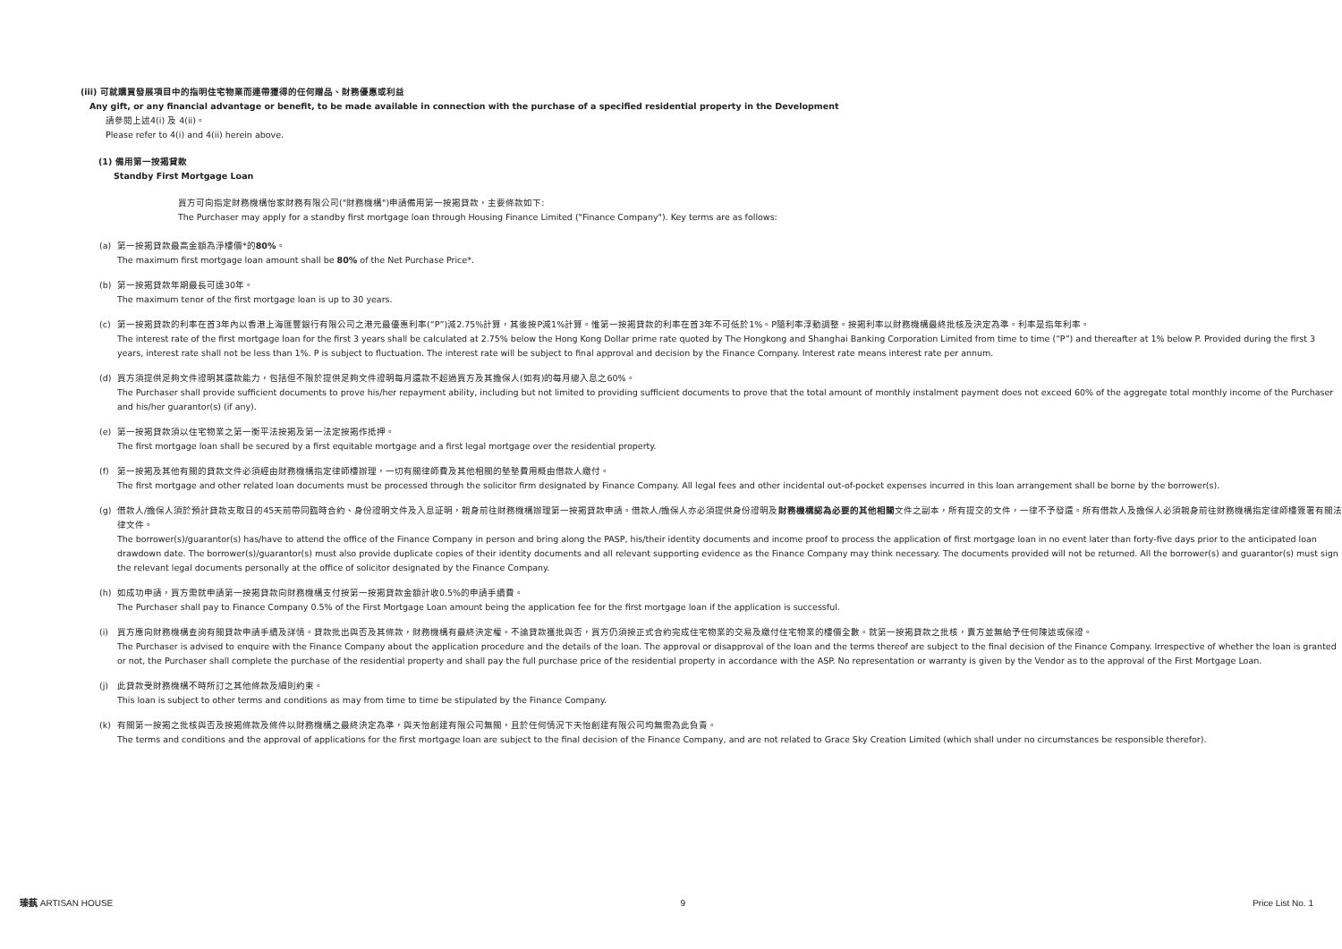(iii) 可就購買發展項目中的指明住宅物業而連帶獲得的任何贈品、財務優惠或利益
Any gift, or any financial advantage or benefit, to be made available in connection with the purchase of a specified residential property in the Development
請參閱上述4(i) 及 4(ii)。
Please refer to 4(i) and 4(ii) herein above.
(1) 備用第一按揭貸款
Standby First Mortgage Loan
買方可向指定財務機構怡家財務有限公司("財務機構")申請備用第一按揭貸款，主要條款如下:
The Purchaser may apply for a standby first mortgage loan through Housing Finance Limited ("Finance Company"). Key terms are as follows:
(a) 第一按揭貸款最高金額為淨樓價*的80%。
The maximum first mortgage loan amount shall be 80% of the Net Purchase Price*.
(b) 第一按揭貸款年期最長可達30年。
The maximum tenor of the first mortgage loan is up to 30 years.
(c) 第一按揭貸款的利率在首3年內以香港上海匯豐銀行有限公司之港元最優惠利率(“P”)減2.75%計算，其後按P減1%計算。惟第一按揭貸款的利率在首3年不可低於1%。P隨利率浮動調整。按揭利率以財務機構最終批核及決定為準。利率是指年利率。
The interest rate of the first mortgage loan for the first 3 years shall be calculated at 2.75% below the Hong Kong Dollar prime rate quoted by The Hongkong and Shanghai Banking Corporation Limited from time to time (“P”) and thereafter at 1% below P. Provided during the first 3 years, interest rate shall not be less than 1%. P is subject to fluctuation. The interest rate will be subject to final approval and decision by the Finance Company. Interest rate means interest rate per annum.
(d) 買方須提供足夠文件證明其還款能力，包括但不限於提供足夠文件證明每月還款不超過買方及其擔保人(如有)的每月總入息之60%。
The Purchaser shall provide sufficient documents to prove his/her repayment ability, including but not limited to providing sufficient documents to prove that the total amount of monthly instalment payment does not exceed 60% of the aggregate total monthly income of the Purchaser and his/her guarantor(s) (if any).
(e) 第一按揭貸款須以住宅物業之第一衡平法按揭及第一法定按揭作抵押。
The first mortgage loan shall be secured by a first equitable mortgage and a first legal mortgage over the residential property.
(f) 第一按揭及其他有關的貸款文件必須經由財務機構指定律師樓辦理，一切有關律師費及其他相關的墊墊費用概由借款人繳付。
The first mortgage and other related loan documents must be processed through the solicitor firm designated by Finance Company. All legal fees and other incidental out-of-pocket expenses incurred in this loan arrangement shall be borne by the borrower(s).
(g) 借款人/擔保人須於預計貸款支取日的45天前帶同臨時合約、身份證明文件及入息証明，親身前往財務機構辦理第一按揭貸款申請。借款人/擔保人亦必須提供身份證明及財務機構認為必要的其他相關文件之副本，所有提交的文件，一律不予發還。所有借款人及擔保人必須親身前往財務機構指定律師樓簽署有關法律文件。
The borrower(s)/guarantor(s) has/have to attend the office of the Finance Company in person and bring along the PASP, his/their identity documents and income proof to process the application of first mortgage loan in no event later than forty-five days prior to the anticipated loan drawdown date. The borrower(s)/guarantor(s) must also provide duplicate copies of their identity documents and all relevant supporting evidence as the Finance Company may think necessary. The documents provided will not be returned. All the borrower(s) and guarantor(s) must sign the relevant legal documents personally at the office of solicitor designated by the Finance Company.
(h) 如成功申請，買方需就申請第一按揭貸款向財務機構支付按第一按揭貸款金額計收0.5%的申請手續費。
The Purchaser shall pay to Finance Company 0.5% of the First Mortgage Loan amount being the application fee for the first mortgage loan if the application is successful.
(i) 買方應向財務機構查詢有關貸款申請手續及詳情。貸款批出與否及其條款，財務機構有最終決定權。不論貸款獲批與否，買方仍須按正式合約完成住宅物業的交易及繳付住宅物業的樓價全數。就第一按揭貸款之批核，賣方並無給予任何陳述或保證。
The Purchaser is advised to enquire with the Finance Company about the application procedure and the details of the loan. The approval or disapproval of the loan and the terms thereof are subject to the final decision of the Finance Company. Irrespective of whether the loan is granted or not, the Purchaser shall complete the purchase of the residential property and shall pay the full purchase price of the residential property in accordance with the ASP. No representation or warranty is given by the Vendor as to the approval of the First Mortgage Loan.
(j) 此貸款受財務機構不時所訂之其他條款及細則約束。
This loan is subject to other terms and conditions as may from time to time be stipulated by the Finance Company.
(k) 有關第一按揭之批核與否及按揭條款及條件以財務機構之最終決定為準，與天怡創建有限公司無關，且於任何情況下天怡創建有限公司均無需為此負責。
The terms and conditions and the approval of applications for the first mortgage loan are subject to the final decision of the Finance Company, and are not related to Grace Sky Creation Limited (which shall under no circumstances be responsible therefor).
瑧蓺 ARTISAN HOUSE 9 Price List No. 1